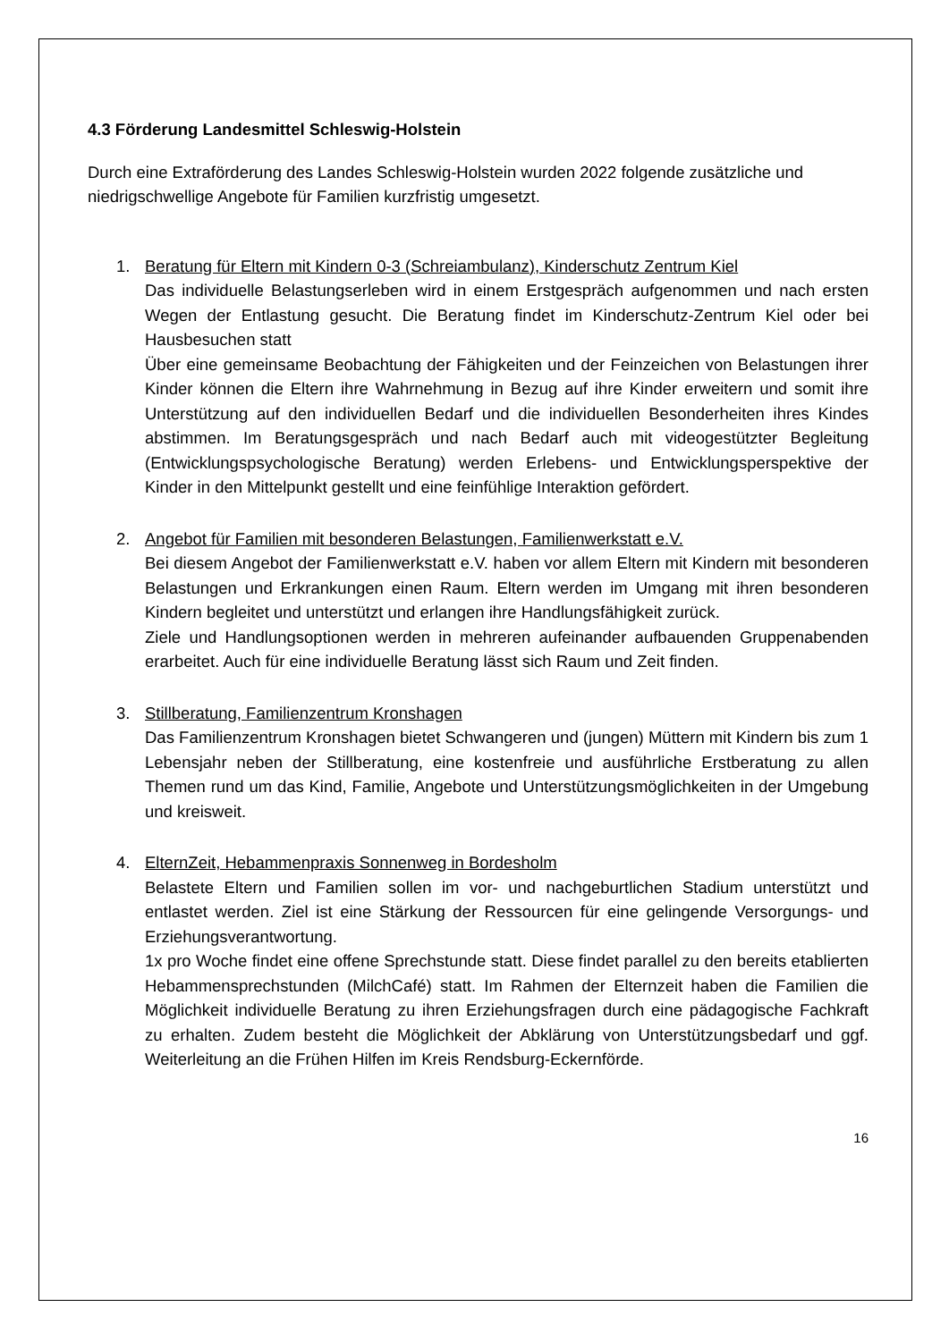4.3 Förderung Landesmittel Schleswig-Holstein
Durch eine Extraförderung des Landes Schleswig-Holstein wurden 2022 folgende zusätzliche und niedrigschwellige Angebote für Familien kurzfristig umgesetzt.
1. Beratung für Eltern mit Kindern 0-3 (Schreiambulanz), Kinderschutz Zentrum Kiel
Das individuelle Belastungserleben wird in einem Erstgespräch aufgenommen und nach ersten Wegen der Entlastung gesucht. Die Beratung findet im Kinderschutz-Zentrum Kiel oder bei Hausbesuchen statt
Über eine gemeinsame Beobachtung der Fähigkeiten und der Feinzeichen von Belastungen ihrer Kinder können die Eltern ihre Wahrnehmung in Bezug auf ihre Kinder erweitern und somit ihre Unterstützung auf den individuellen Bedarf und die individuellen Besonderheiten ihres Kindes abstimmen. Im Beratungsgespräch und nach Bedarf auch mit videogestützter Begleitung (Entwicklungspsychologische Beratung) werden Erlebens- und Entwicklungsperspektive der Kinder in den Mittelpunkt gestellt und eine feinfühlige Interaktion gefördert.
2. Angebot für Familien mit besonderen Belastungen, Familienwerkstatt e.V.
Bei diesem Angebot der Familienwerkstatt e.V. haben vor allem Eltern mit Kindern mit besonderen Belastungen und Erkrankungen einen Raum. Eltern werden im Umgang mit ihren besonderen Kindern begleitet und unterstützt und erlangen ihre Handlungsfähigkeit zurück.
Ziele und Handlungsoptionen werden in mehreren aufeinander aufbauenden Gruppenabenden erarbeitet. Auch für eine individuelle Beratung lässt sich Raum und Zeit finden.
3. Stillberatung, Familienzentrum Kronshagen
Das Familienzentrum Kronshagen bietet Schwangeren und (jungen) Müttern mit Kindern bis zum 1 Lebensjahr neben der Stillberatung, eine kostenfreie und ausführliche Erstberatung zu allen Themen rund um das Kind, Familie, Angebote und Unterstützungsmöglichkeiten in der Umgebung und kreisweit.
4. ElternZeit, Hebammenpraxis Sonnenweg in Bordesholm
Belastete Eltern und Familien sollen im vor- und nachgeburtlichen Stadium unterstützt und entlastet werden. Ziel ist eine Stärkung der Ressourcen für eine gelingende Versorgungs- und Erziehungsverantwortung.
1x pro Woche findet eine offene Sprechstunde statt. Diese findet parallel zu den bereits etablierten Hebammensprechstunden (MilchCafé) statt. Im Rahmen der Elternzeit haben die Familien die Möglichkeit individuelle Beratung zu ihren Erziehungsfragen durch eine pädagogische Fachkraft zu erhalten. Zudem besteht die Möglichkeit der Abklärung von Unterstützungsbedarf und ggf. Weiterleitung an die Frühen Hilfen im Kreis Rendsburg-Eckernförde.
16